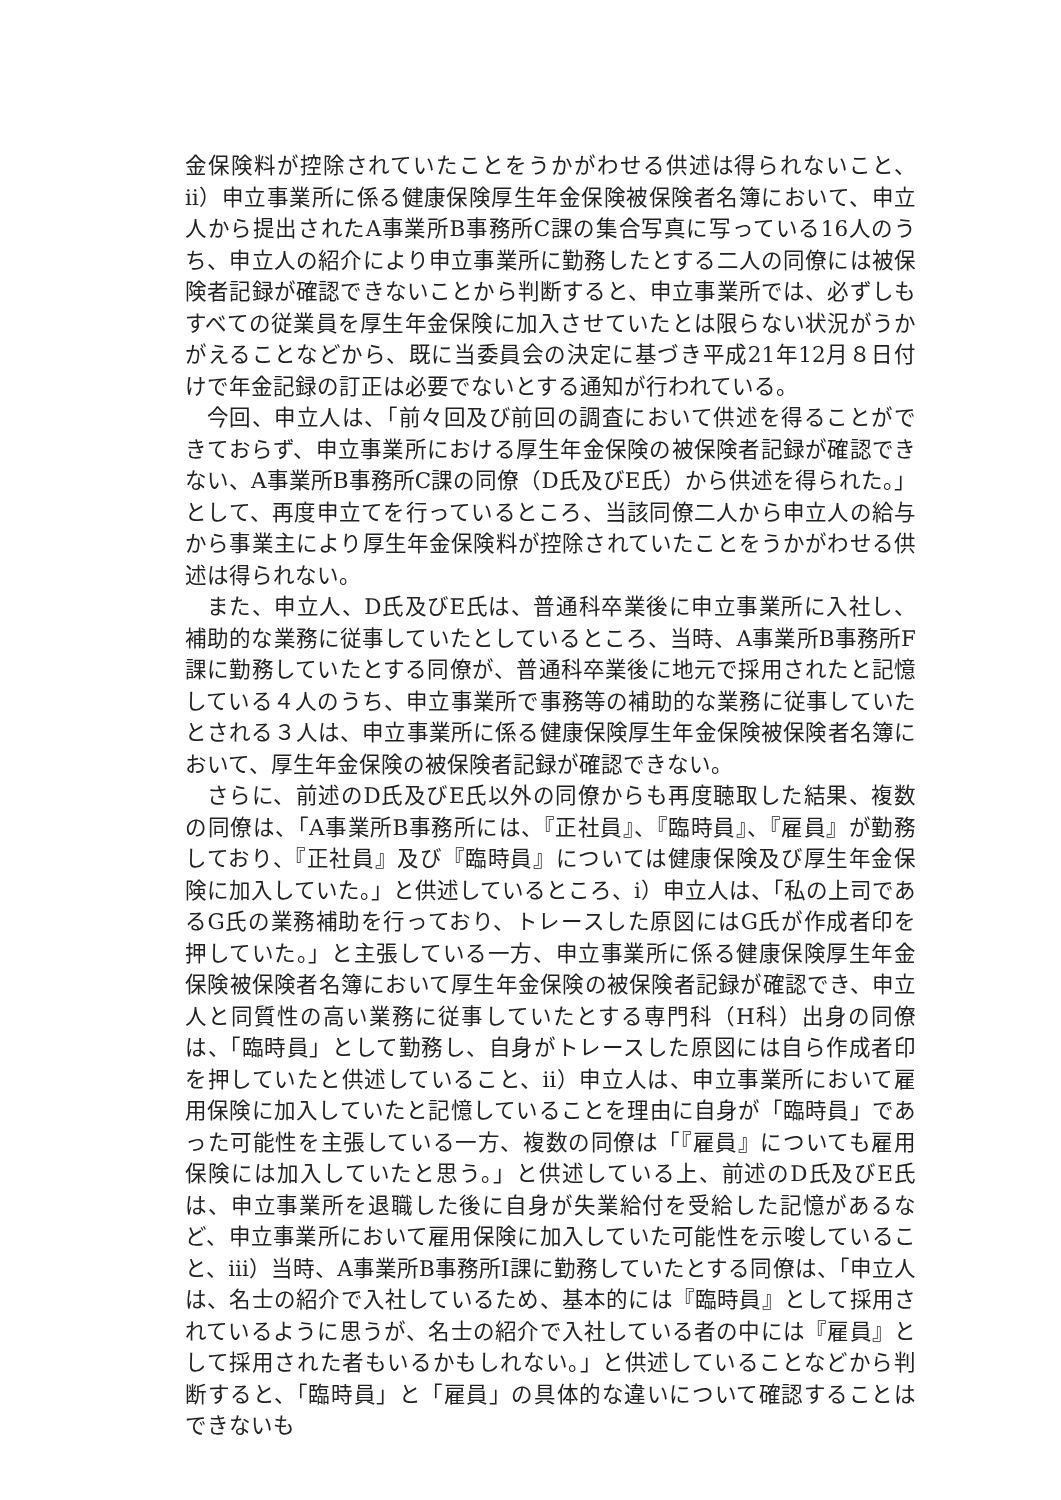金保険料が控除されていたことをうかがわせる供述は得られないこと、ⅱ）申立事業所に係る健康保険厚生年金保険被保険者名簿において、申立人から提出されたA事業所B事務所C課の集合写真に写っている16人のうち、申立人の紹介により申立事業所に勤務したとする二人の同僚には被保険者記録が確認できないことから判断すると、申立事業所では、必ずしもすべての従業員を厚生年金保険に加入させていたとは限らない状況がうかがえることなどから、既に当委員会の決定に基づき平成21年12月８日付けで年金記録の訂正は必要でないとする通知が行われている。
今回、申立人は、「前々回及び前回の調査において供述を得ることができておらず、申立事業所における厚生年金保険の被保険者記録が確認できない、A事業所B事務所C課の同僚（D氏及びE氏）から供述を得られた。」として、再度申立てを行っているところ、当該同僚二人から申立人の給与から事業主により厚生年金保険料が控除されていたことをうかがわせる供述は得られない。
また、申立人、D氏及びE氏は、普通科卒業後に申立事業所に入社し、補助的な業務に従事していたとしているところ、当時、A事業所B事務所F課に勤務していたとする同僚が、普通科卒業後に地元で採用されたと記憶している４人のうち、申立事業所で事務等の補助的な業務に従事していたとされる３人は、申立事業所に係る健康保険厚生年金保険被保険者名簿において、厚生年金保険の被保険者記録が確認できない。
さらに、前述のD氏及びE氏以外の同僚からも再度聴取した結果、複数の同僚は、「A事業所B事務所には、『正社員』、『臨時員』、『雇員』が勤務しており、『正社員』及び『臨時員』については健康保険及び厚生年金保険に加入していた。」と供述しているところ、ⅰ）申立人は、「私の上司であるG氏の業務補助を行っており、トレースした原図にはG氏が作成者印を押していた。」と主張している一方、申立事業所に係る健康保険厚生年金保険被保険者名簿において厚生年金保険の被保険者記録が確認でき、申立人と同質性の高い業務に従事していたとする専門科（H科）出身の同僚は、「臨時員」として勤務し、自身がトレースした原図には自ら作成者印を押していたと供述していること、ⅱ）申立人は、申立事業所において雇用保険に加入していたと記憶していることを理由に自身が「臨時員」であった可能性を主張している一方、複数の同僚は「『雇員』についても雇用保険には加入していたと思う。」と供述している上、前述のD氏及びE氏は、申立事業所を退職した後に自身が失業給付を受給した記憶があるなど、申立事業所において雇用保険に加入していた可能性を示唆していること、ⅲ）当時、A事業所B事務所I課に勤務していたとする同僚は、「申立人は、名士の紹介で入社しているため、基本的には『臨時員』として採用されているように思うが、名士の紹介で入社している者の中には『雇員』として採用された者もいるかもしれない。」と供述していることなどから判断すると、「臨時員」と「雇員」の具体的な違いについて確認することはできないも